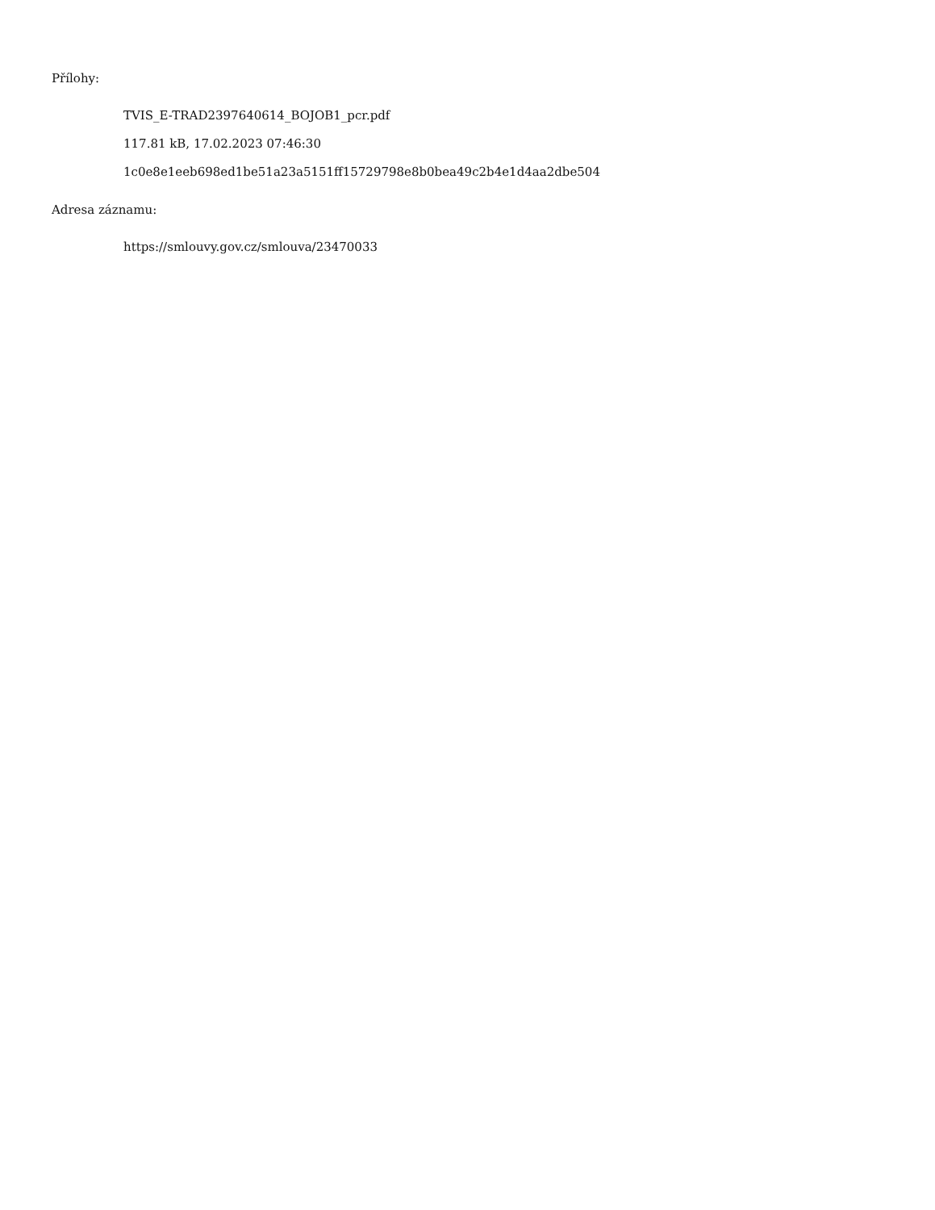Přílohy:
TVIS_E-TRAD2397640614_BOJOB1_pcr.pdf
117.81 kB, 17.02.2023 07:46:30
1c0e8e1eeb698ed1be51a23a5151ff15729798e8b0bea49c2b4e1d4aa2dbe504
Adresa záznamu:
https://smlouvy.gov.cz/smlouva/23470033